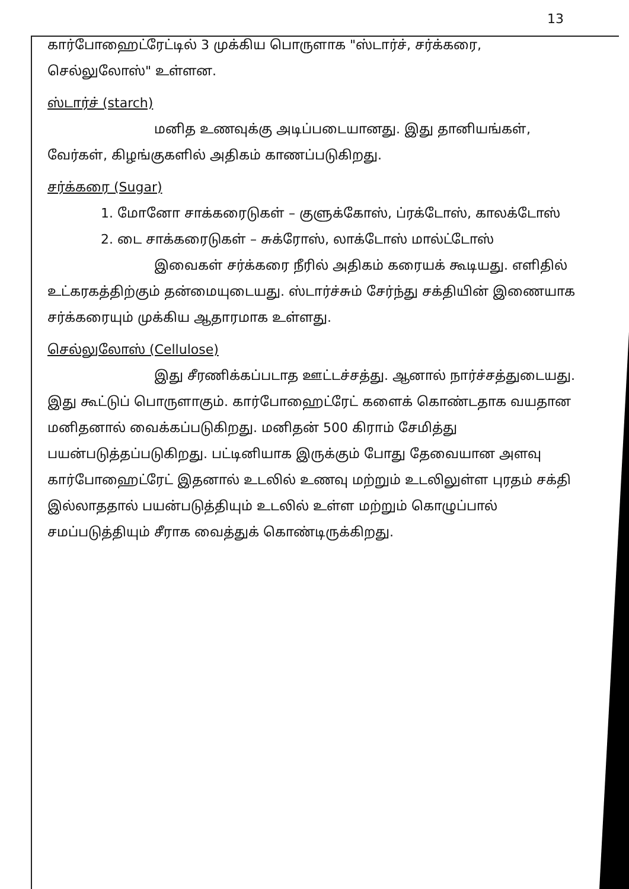13
கார்போஹைட்ரேட்டில் 3 முக்கிய பொருளாக "ஸ்டார்ச், சர்க்கரை, செல்லுலோஸ்" உள்ளன.
ஸ்டார்ச் (starch)
மனித உணவுக்கு அடிப்படையானது. இது தானியங்கள், வேர்கள், கிழங்குகளில் அதிகம் காணப்படுகிறது.
சர்க்கரை (Sugar)
1. மோனோ சாக்கரைடுகள் – குளுக்கோஸ், ப்ரக்டோஸ், காலக்டோஸ்
2. டை சாக்கரைடுகள் – சுக்ரோஸ், லாக்டோஸ் மால்ட்டோஸ்
இவைகள் சர்க்கரை நீரில் அதிகம் கரையக் கூடியது. எளிதில் உட்கரகத்திற்கும் தன்மையுடையது. ஸ்டார்ச்சும் சேர்ந்து சக்தியின் இணையாக சர்க்கரையும் முக்கிய ஆதாரமாக உள்ளது.
செல்லுலோஸ் (Cellulose)
இது சீரணிக்கப்படாத ஊட்டச்சத்து. ஆனால் நார்ச்சத்துடையது. இது கூட்டுப் பொருளாகும். கார்போஹைட்ரேட் களைக் கொண்டதாக வயதான மனிதனால் வைக்கப்படுகிறது. மனிதன் 500 கிராம் சேமித்து பயன்படுத்தப்படுகிறது. பட்டினியாக இருக்கும் போது தேவையான அளவு கார்போஹைட்ரேட் இதனால் உடலில் உணவு மற்றும் உடலிலுள்ள புரதம் சக்தி இல்லாததால் பயன்படுத்தியும் உடலில் உள்ள மற்றும் கொழுப்பால் சமப்படுத்தியும் சீராக வைத்துக் கொண்டிருக்கிறது.